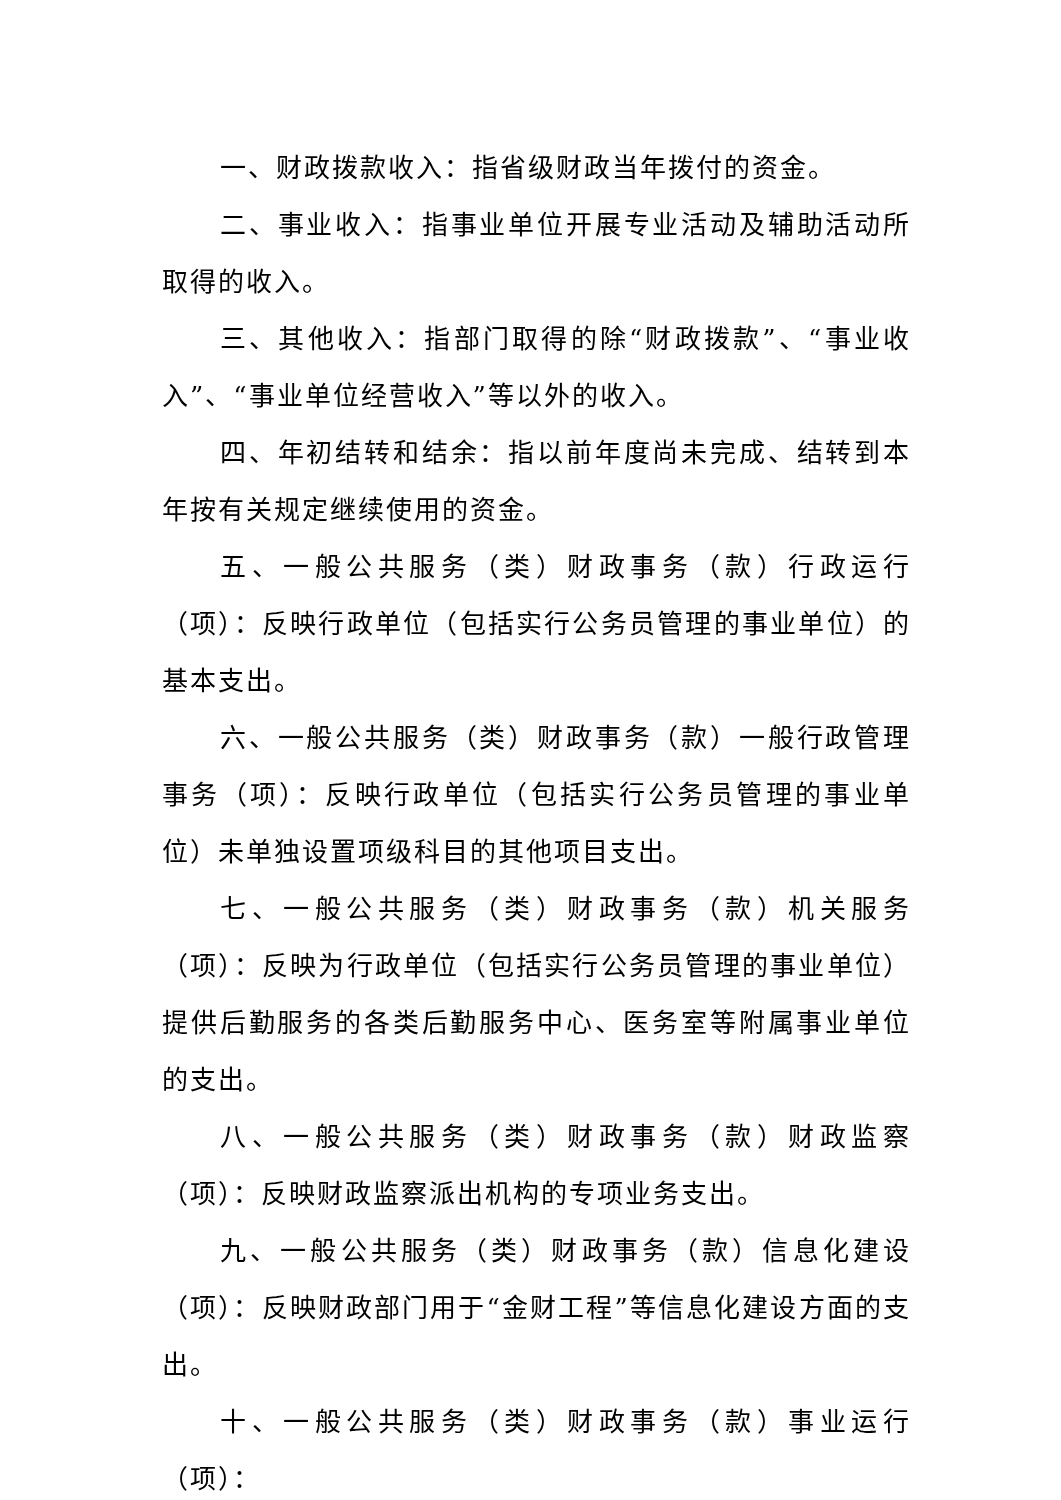一、财政拨款收入：指省级财政当年拨付的资金。
二、事业收入：指事业单位开展专业活动及辅助活动所取得的收入。
三、其他收入：指部门取得的除“财政拨款”、“事业收入”、“事业单位经营收入”等以外的收入。
四、年初结转和结余：指以前年度尚未完成、结转到本年按有关规定继续使用的资金。
五、一般公共服务（类）财政事务（款）行政运行（项）：反映行政单位（包括实行公务员管理的事业单位）的基本支出。
六、一般公共服务（类）财政事务（款）一般行政管理事务（项）：反映行政单位（包括实行公务员管理的事业单位）未单独设置项级科目的其他项目支出。
七、一般公共服务（类）财政事务（款）机关服务（项）：反映为行政单位（包括实行公务员管理的事业单位）提供后勤服务的各类后勤服务中心、医务室等附属事业单位的支出。
八、一般公共服务（类）财政事务（款）财政监察（项）：反映财政监察派出机构的专项业务支出。
九、一般公共服务（类）财政事务（款）信息化建设（项）：反映财政部门用于“金财工程”等信息化建设方面的支出。
十、一般公共服务（类）财政事务（款）事业运行（项）：